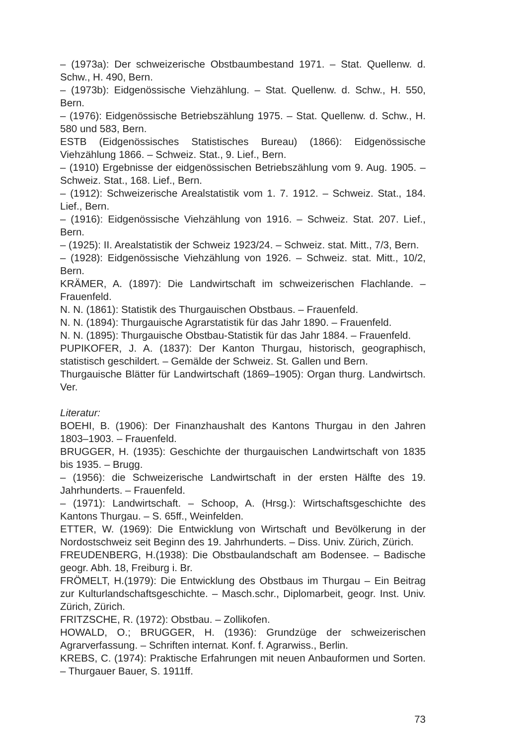– (1973a): Der schweizerische Obstbaumbestand 1971. – Stat. Quellenw. d. Schw., H. 490, Bern.
– (1973b): Eidgenössische Viehzählung. – Stat. Quellenw. d. Schw., H. 550, Bern.
– (1976): Eidgenössische Betriebszählung 1975. – Stat. Quellenw. d. Schw., H. 580 und 583, Bern.
ESTB (Eidgenössisches Statistisches Bureau) (1866): Eidgenössische Viehzählung 1866. – Schweiz. Stat., 9. Lief., Bern.
– (1910) Ergebnisse der eidgenössischen Betriebszählung vom 9. Aug. 1905. – Schweiz. Stat., 168. Lief., Bern.
– (1912): Schweizerische Arealstatistik vom 1. 7. 1912. – Schweiz. Stat., 184. Lief., Bern.
– (1916): Eidgenössische Viehzählung von 1916. – Schweiz. Stat. 207. Lief., Bern.
– (1925): II. Arealstatistik der Schweiz 1923/24. – Schweiz. stat. Mitt., 7/3, Bern.
– (1928): Eidgenössische Viehzählung von 1926. – Schweiz. stat. Mitt., 10/2, Bern.
KRÄMER, A. (1897): Die Landwirtschaft im schweizerischen Flachlande. – Frauenfeld.
N. N. (1861): Statistik des Thurgauischen Obstbaus. – Frauenfeld.
N. N. (1894): Thurgauische Agrarstatistik für das Jahr 1890. – Frauenfeld.
N. N. (1895): Thurgauische Obstbau-Statistik für das Jahr 1884. – Frauenfeld.
PUPIKOFER, J. A. (1837): Der Kanton Thurgau, historisch, geographisch, statistisch geschildert. – Gemälde der Schweiz. St. Gallen und Bern.
Thurgauische Blätter für Landwirtschaft (1869–1905): Organ thurg. Landwirtsch. Ver.
Literatur:
BOEHI, B. (1906): Der Finanzhaushalt des Kantons Thurgau in den Jahren 1803–1903. – Frauenfeld.
BRUGGER, H. (1935): Geschichte der thurgauischen Landwirtschaft von 1835 bis 1935. – Brugg.
– (1956): die Schweizerische Landwirtschaft in der ersten Hälfte des 19. Jahrhunderts. – Frauenfeld.
– (1971): Landwirtschaft. – Schoop, A. (Hrsg.): Wirtschaftsgeschichte des Kantons Thurgau. – S. 65ff., Weinfelden.
ETTER, W. (1969): Die Entwicklung von Wirtschaft und Bevölkerung in der Nordostschweiz seit Beginn des 19. Jahrhunderts. – Diss. Univ. Zürich, Zürich.
FREUDENBERG, H.(1938): Die Obstbaulandschaft am Bodensee. – Badische geogr. Abh. 18, Freiburg i. Br.
FRÖMELT, H.(1979): Die Entwicklung des Obstbaus im Thurgau – Ein Beitrag zur Kulturlandschaftsgeschichte. – Masch.schr., Diplomarbeit, geogr. Inst. Univ. Zürich, Zürich.
FRITZSCHE, R. (1972): Obstbau. – Zollikofen.
HOWALD, O.; BRUGGER, H. (1936): Grundzüge der schweizerischen Agrarverfassung. – Schriften internat. Konf. f. Agrarwiss., Berlin.
KREBS, C. (1974): Praktische Erfahrungen mit neuen Anbauformen und Sorten. – Thurgauer Bauer, S. 1911ff.
73